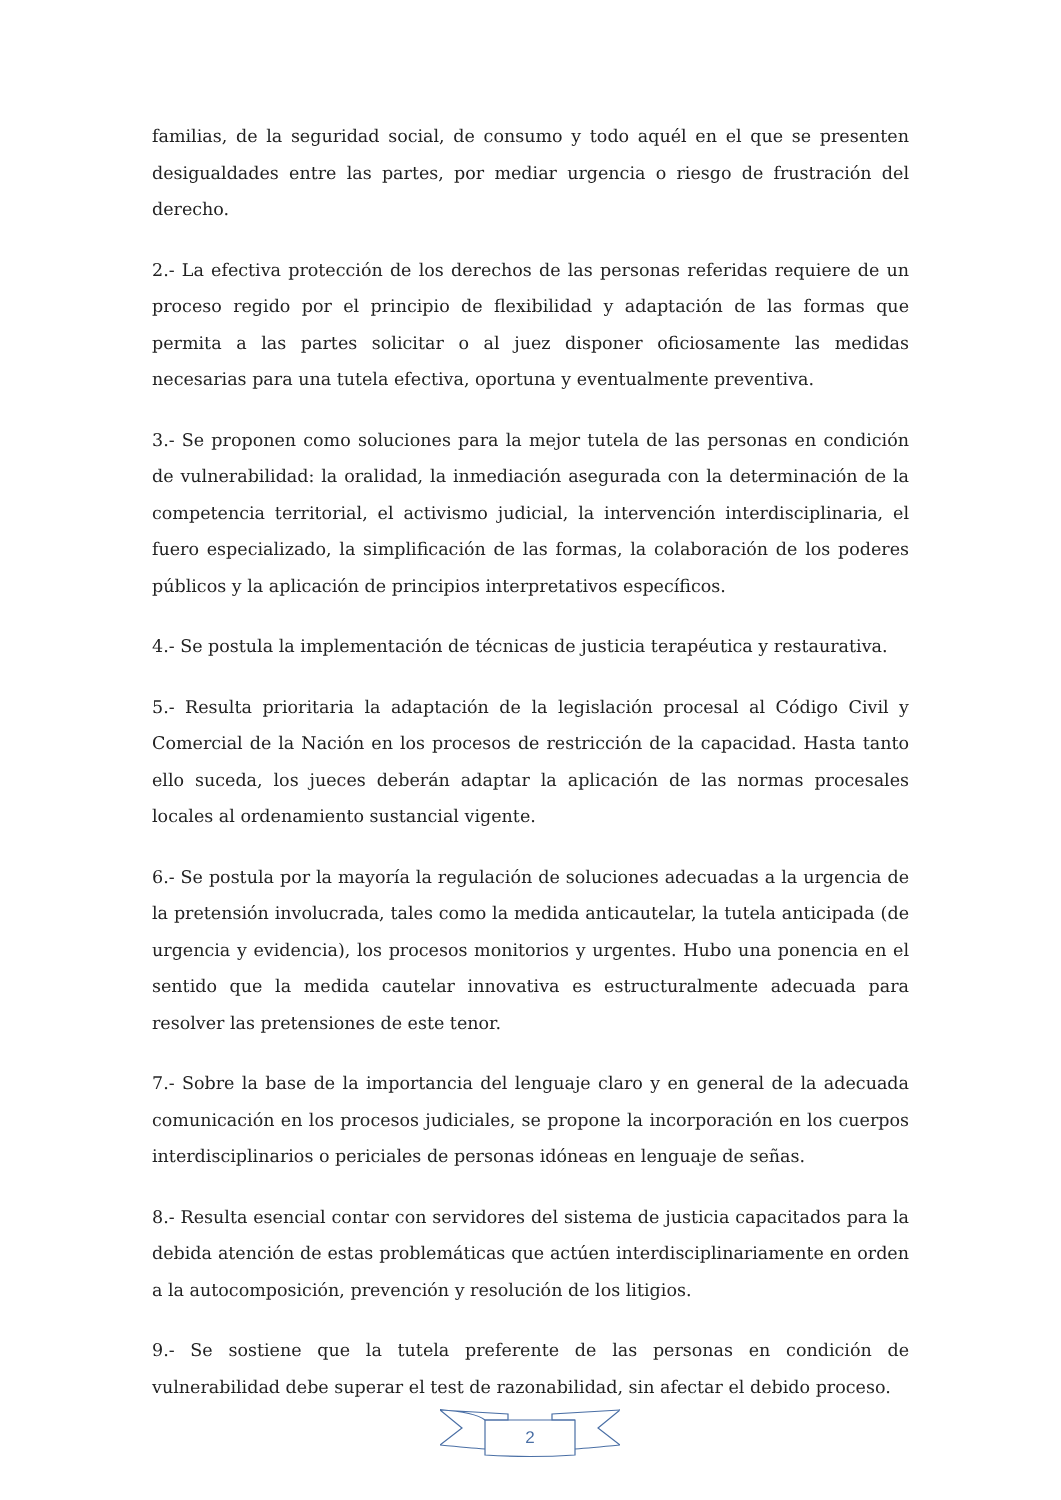familias, de la seguridad social, de consumo y todo aquél en el que se presenten desigualdades entre las partes, por mediar urgencia o riesgo de frustración del derecho.
2.- La efectiva protección de los derechos de las personas referidas requiere de un proceso regido por el principio de flexibilidad y adaptación de las formas que permita a las partes solicitar o al juez disponer oficiosamente las medidas necesarias para una tutela efectiva, oportuna y eventualmente preventiva.
3.- Se proponen como soluciones para la mejor tutela de las personas en condición de vulnerabilidad: la oralidad, la inmediación asegurada con la determinación de la competencia territorial, el activismo judicial, la intervención interdisciplinaria, el fuero especializado, la simplificación de las formas, la colaboración de los poderes públicos y la aplicación de principios interpretativos específicos.
4.- Se postula la implementación de técnicas de justicia terapéutica y restaurativa.
5.- Resulta prioritaria la adaptación de la legislación procesal al Código Civil y Comercial de la Nación en los procesos de restricción de la capacidad. Hasta tanto ello suceda, los jueces deberán adaptar la aplicación de las normas procesales locales al ordenamiento sustancial vigente.
6.- Se postula por la mayoría la regulación de soluciones adecuadas a la urgencia de la pretensión involucrada, tales como la medida anticautelar, la tutela anticipada (de urgencia y evidencia), los procesos monitorios y urgentes. Hubo una ponencia en el sentido que la medida cautelar innovativa es estructuralmente adecuada para resolver las pretensiones de este tenor.
7.- Sobre la base de la importancia del lenguaje claro y en general de la adecuada comunicación en los procesos judiciales, se propone la incorporación en los cuerpos interdisciplinarios o periciales de personas idóneas en lenguaje de señas.
8.- Resulta esencial contar con servidores del sistema de justicia capacitados para la debida atención de estas problemáticas que actúen interdisciplinariamente en orden a la autocomposición, prevención y resolución de los litigios.
9.- Se sostiene que la tutela preferente de las personas en condición de vulnerabilidad debe superar el test de razonabilidad, sin afectar el debido proceso.
2